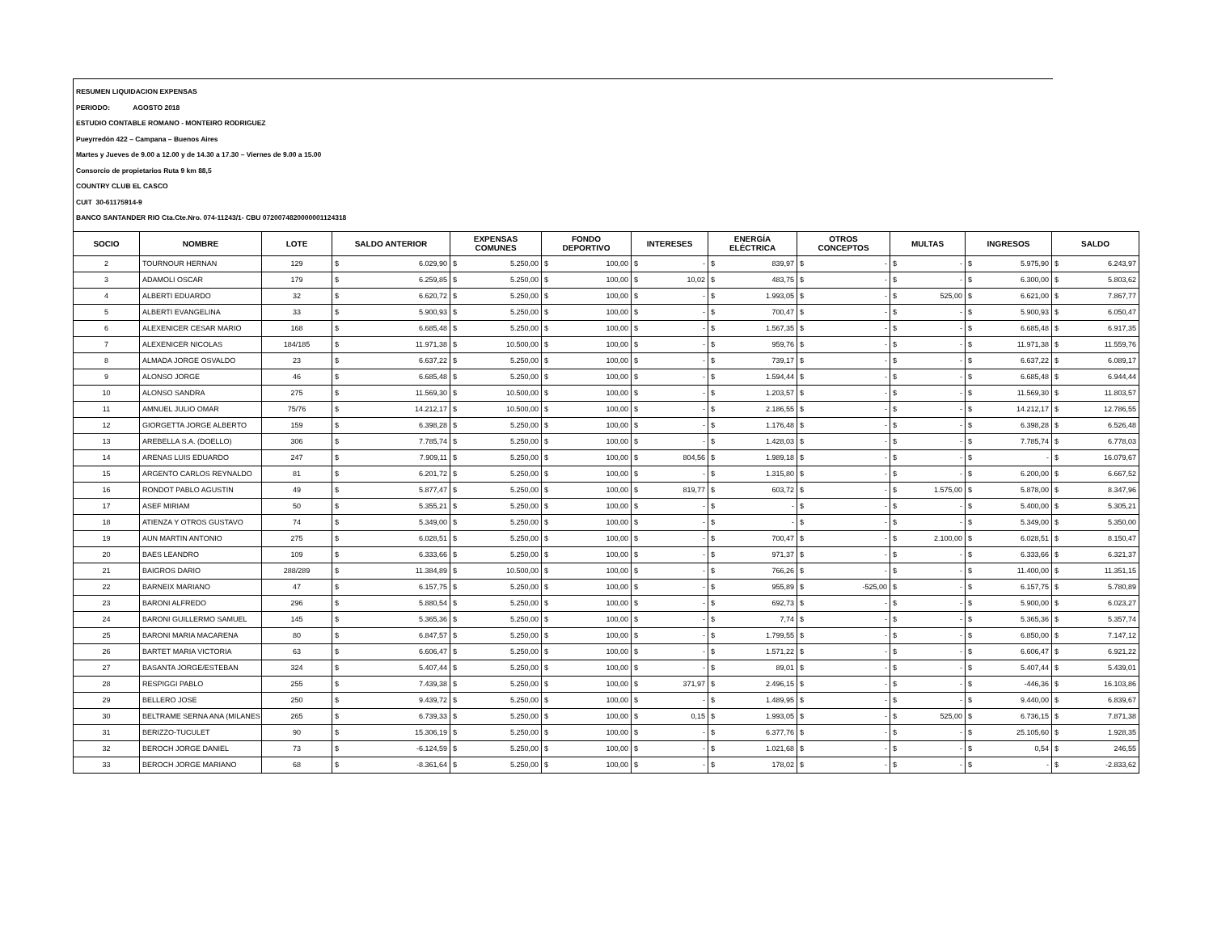RESUMEN LIQUIDACION EXPENSAS
PERIODO: AGOSTO 2018
ESTUDIO CONTABLE ROMANO - MONTEIRO RODRIGUEZ
Pueyrredón 422 – Campana – Buenos Aires
Martes y Jueves de 9.00 a 12.00 y de 14.30 a 17.30 – Viernes de 9.00 a 15.00
Consorcio de propietarios Ruta 9 km 88,5
COUNTRY CLUB EL CASCO
CUIT 30-61175914-9
BANCO SANTANDER RIO Cta.Cte.Nro. 074-11243/1- CBU 0720074820000001124318
| SOCIO | NOMBRE | LOTE | SALDO ANTERIOR | EXPENSAS COMUNES | FONDO DEPORTIVO | INTERESES | ENERGÍA ELÉCTRICA | OTROS CONCEPTOS | MULTAS | INGRESOS | SALDO |
| --- | --- | --- | --- | --- | --- | --- | --- | --- | --- | --- | --- |
| 2 | TOURNOUR HERNAN | 129 | $ 6.029,90 | $ 5.250,00 | $ 100,00 | $ - | $ 839,97 | $ - | $ - | $ 5.975,90 | $ 6.243,97 |
| 3 | ADAMOLI OSCAR | 179 | $ 6.259,85 | $ 5.250,00 | $ 100,00 | $ 10,02 | $ 483,75 | $ - | $ - | $ 6.300,00 | $ 5.803,62 |
| 4 | ALBERTI EDUARDO | 32 | $ 6.620,72 | $ 5.250,00 | $ 100,00 | $ - | $ 1.993,05 | $ - | $ 525,00 | $ 6.621,00 | $ 7.867,77 |
| 5 | ALBERTI EVANGELINA | 33 | $ 5.900,93 | $ 5.250,00 | $ 100,00 | $ - | $ 700,47 | $ - | $ - | $ 5.900,93 | $ 6.050,47 |
| 6 | ALEXENICER CESAR MARIO | 168 | $ 6.685,48 | $ 5.250,00 | $ 100,00 | $ - | $ 1.567,35 | $ - | $ - | $ 6.685,48 | $ 6.917,35 |
| 7 | ALEXENICER NICOLAS | 184/185 | $ 11.971,38 | $ 10.500,00 | $ 100,00 | $ - | $ 959,76 | $ - | $ - | $ 11.971,38 | $ 11.559,76 |
| 8 | ALMADA JORGE OSVALDO | 23 | $ 6.637,22 | $ 5.250,00 | $ 100,00 | $ - | $ 739,17 | $ - | $ - | $ 6.637,22 | $ 6.089,17 |
| 9 | ALONSO JORGE | 46 | $ 6.685,48 | $ 5.250,00 | $ 100,00 | $ - | $ 1.594,44 | $ - | $ - | $ 6.685,48 | $ 6.944,44 |
| 10 | ALONSO SANDRA | 275 | $ 11.569,30 | $ 10.500,00 | $ 100,00 | $ - | $ 1.203,57 | $ - | $ - | $ 11.569,30 | $ 11.803,57 |
| 11 | AMNUEL JULIO OMAR | 75/76 | $ 14.212,17 | $ 10.500,00 | $ 100,00 | $ - | $ 2.186,55 | $ - | $ - | $ 14.212,17 | $ 12.786,55 |
| 12 | GIORGETTA JORGE ALBERTO | 159 | $ 6.398,28 | $ 5.250,00 | $ 100,00 | $ - | $ 1.176,48 | $ - | $ - | $ 6.398,28 | $ 6.526,48 |
| 13 | AREBELLA S.A. (DOELLO) | 306 | $ 7.785,74 | $ 5.250,00 | $ 100,00 | $ - | $ 1.428,03 | $ - | $ - | $ 7.785,74 | $ 6.778,03 |
| 14 | ARENAS LUIS EDUARDO | 247 | $ 7.909,11 | $ 5.250,00 | $ 100,00 | $ 804,56 | $ 1.989,18 | $ - | $ - | $ - | $ 16.079,67 |
| 15 | ARGENTO CARLOS REYNALDO | 81 | $ 6.201,72 | $ 5.250,00 | $ 100,00 | $ - | $ 1.315,80 | $ - | $ - | $ 6.200,00 | $ 6.667,52 |
| 16 | RONDOT PABLO AGUSTIN | 49 | $ 5.877,47 | $ 5.250,00 | $ 100,00 | $ 819,77 | $ 603,72 | $ - | $ 1.575,00 | $ 5.878,00 | $ 8.347,96 |
| 17 | ASEF MIRIAM | 50 | $ 5.355,21 | $ 5.250,00 | $ 100,00 | $ - | $ - | $ - | $ - | $ 5.400,00 | $ 5.305,21 |
| 18 | ATIENZA Y OTROS GUSTAVO | 74 | $ 5.349,00 | $ 5.250,00 | $ 100,00 | $ - | $ - | $ - | $ - | $ 5.349,00 | $ 5.350,00 |
| 19 | AUN MARTIN ANTONIO | 275 | $ 6.028,51 | $ 5.250,00 | $ 100,00 | $ - | $ 700,47 | $ - | $ 2.100,00 | $ 6.028,51 | $ 8.150,47 |
| 20 | BAES LEANDRO | 109 | $ 6.333,66 | $ 5.250,00 | $ 100,00 | $ - | $ 971,37 | $ - | $ - | $ 6.333,66 | $ 6.321,37 |
| 21 | BAIGROS DARIO | 288/289 | $ 11.384,89 | $ 10.500,00 | $ 100,00 | $ - | $ 766,26 | $ - | $ - | $ 11.400,00 | $ 11.351,15 |
| 22 | BARNEIX MARIANO | 47 | $ 6.157,75 | $ 5.250,00 | $ 100,00 | $ - | $ 955,89 | $ -525,00 | $ - | $ 6.157,75 | $ 5.780,89 |
| 23 | BARONI ALFREDO | 296 | $ 5.880,54 | $ 5.250,00 | $ 100,00 | $ - | $ 692,73 | $ - | $ - | $ 5.900,00 | $ 6.023,27 |
| 24 | BARONI GUILLERMO SAMUEL | 145 | $ 5.365,36 | $ 5.250,00 | $ 100,00 | $ - | $ 7,74 | $ - | $ - | $ 5.365,36 | $ 5.357,74 |
| 25 | BARONI MARIA MACARENA | 80 | $ 6.847,57 | $ 5.250,00 | $ 100,00 | $ - | $ 1.799,55 | $ - | $ - | $ 6.850,00 | $ 7.147,12 |
| 26 | BARTET MARIA VICTORIA | 63 | $ 6.606,47 | $ 5.250,00 | $ 100,00 | $ - | $ 1.571,22 | $ - | $ - | $ 6.606,47 | $ 6.921,22 |
| 27 | BASANTA JORGE/ESTEBAN | 324 | $ 5.407,44 | $ 5.250,00 | $ 100,00 | $ - | $ 89,01 | $ - | $ - | $ 5.407,44 | $ 5.439,01 |
| 28 | RESPIGGI PABLO | 255 | $ 7.439,38 | $ 5.250,00 | $ 100,00 | $ 371,97 | $ 2.496,15 | $ - | $ - | $ -446,36 | $ 16.103,86 |
| 29 | BELLERO JOSE | 250 | $ 9.439,72 | $ 5.250,00 | $ 100,00 | $ - | $ 1.489,95 | $ - | $ - | $ 9.440,00 | $ 6.839,67 |
| 30 | BELTRAME SERNA ANA (MILANES | 265 | $ 6.739,33 | $ 5.250,00 | $ 100,00 | $ 0,15 | $ 1.993,05 | $ - | $ 525,00 | $ 6.736,15 | $ 7.871,38 |
| 31 | BERIZZO-TUCULET | 90 | $ 15.306,19 | $ 5.250,00 | $ 100,00 | $ - | $ 6.377,76 | $ - | $ - | $ 25.105,60 | $ 1.928,35 |
| 32 | BEROCH JORGE DANIEL | 73 | $ -6.124,59 | $ 5.250,00 | $ 100,00 | $ - | $ 1.021,68 | $ - | $ - | $ 0,54 | $ 246,55 |
| 33 | BEROCH JORGE MARIANO | 68 | $ -8.361,64 | $ 5.250,00 | $ 100,00 | $ - | $ 178,02 | $ - | $ - | $ - | $ -2.833,62 |